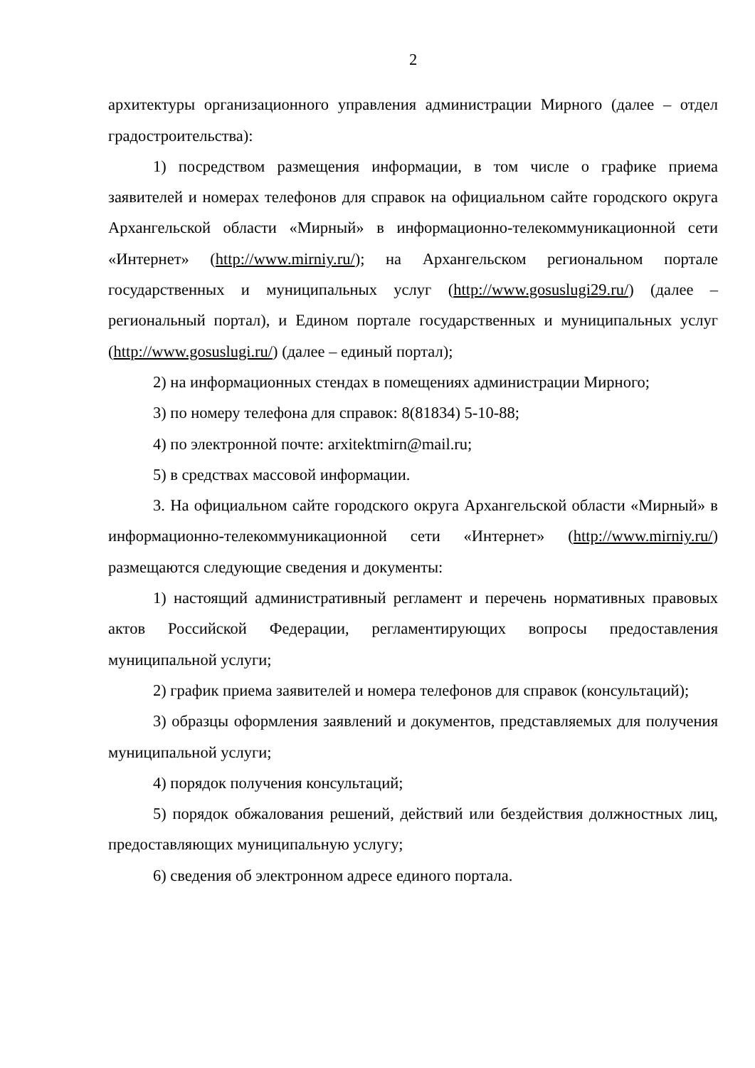2
архитектуры организационного управления администрации Мирного (далее – отдел градостроительства):
1) посредством размещения информации, в том числе о графике приема заявителей и номерах телефонов для справок на официальном сайте городского округа Архангельской области «Мирный» в информационно-телекоммуникационной сети «Интернет» (http://www.mirniy.ru/); на Архангельском региональном портале государственных и муниципальных услуг (http://www.gosuslugi29.ru/) (далее – региональный портал), и Едином портале государственных и муниципальных услуг (http://www.gosuslugi.ru/) (далее – единый портал);
2) на информационных стендах в помещениях администрации Мирного;
3) по номеру телефона для справок: 8(81834) 5-10-88;
4) по электронной почте: arxitektmirn@mail.ru;
5) в средствах массовой информации.
3. На официальном сайте городского округа Архангельской области «Мирный» в информационно-телекоммуникационной сети «Интернет» (http://www.mirniy.ru/) размещаются следующие сведения и документы:
1) настоящий административный регламент и перечень нормативных правовых актов Российской Федерации, регламентирующих вопросы предоставления муниципальной услуги;
2) график приема заявителей и номера телефонов для справок (консультаций);
3) образцы оформления заявлений и документов, представляемых для получения муниципальной услуги;
4) порядок получения консультаций;
5) порядок обжалования решений, действий или бездействия должностных лиц, предоставляющих муниципальную услугу;
6) сведения об электронном адресе единого портала.